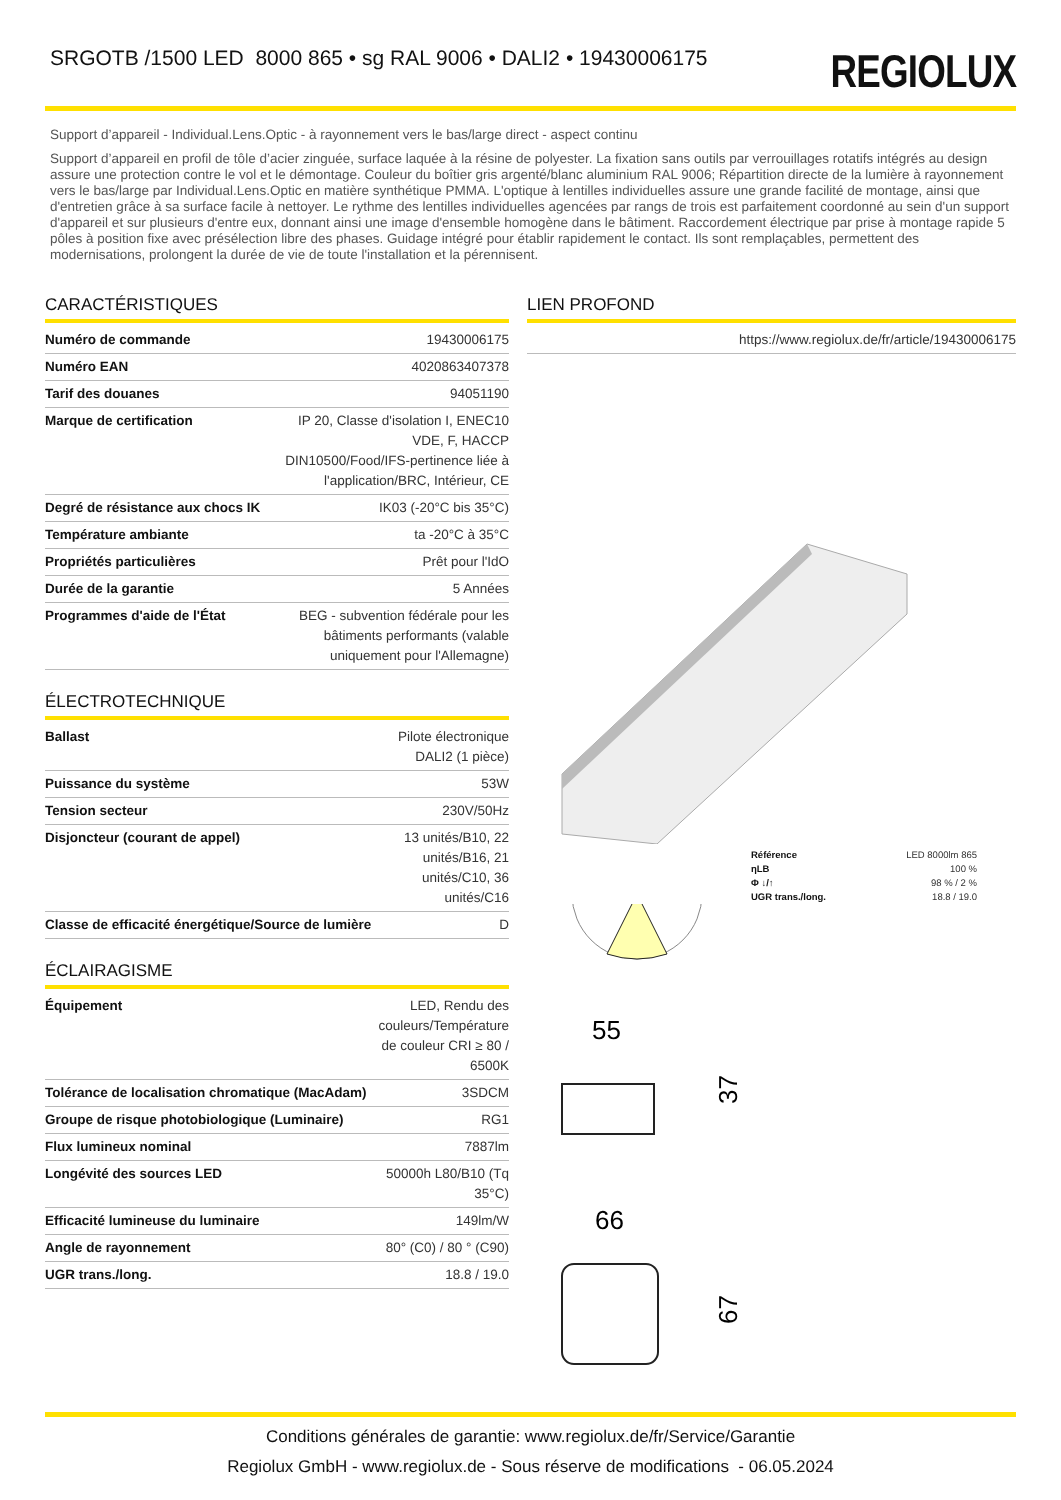SRGOTB /1500 LED 8000 865 • sg RAL 9006 • DALI2 • 19430006175
REGIOLUX
Support d’appareil - Individual.Lens.Optic - à rayonnement vers le bas/large direct - aspect continu
Support d’appareil en profil de tôle d’acier zinguée, surface laquée à la résine de polyester. La fixation sans outils par verrouillages rotatifs intégrés au design assure une protection contre le vol et le démontage. Couleur du boîtier gris argenté/blanc aluminium RAL 9006; Répartition directe de la lumière à rayonnement vers le bas/large par Individual.Lens.Optic en matière synthétique PMMA. L'optique à lentilles individuelles assure une grande facilité de montage, ainsi que d'entretien grâce à sa surface facile à nettoyer. Le rythme des lentilles individuelles agencées par rangs de trois est parfaitement coordonné au sein d'un support d'appareil et sur plusieurs d'entre eux, donnant ainsi une image d'ensemble homogène dans le bâtiment. Raccordement électrique par prise à montage rapide 5 pôles à position fixe avec présélection libre des phases. Guidage intégré pour établir rapidement le contact. Ils sont remplaçables, permettent des modernisations, prolongent la durée de vie de toute l'installation et la pérennisent.
CARACTÉRISTIQUES
| Numéro de commande | 19430006175 |
| Numéro EAN | 4020863407378 |
| Tarif des douanes | 94051190 |
| Marque de certification | IP 20, Classe d'isolation I, ENEC10 VDE, F, HACCP DIN10500/Food/IFS-pertinence liée à l'application/BRC, Intérieur, CE |
| Degré de résistance aux chocs IK | IK03 (-20°C bis 35°C) |
| Température ambiante | ta -20°C à 35°C |
| Propriétés particulières | Prêt pour l'IdO |
| Durée de la garantie | 5 Années |
| Programmes d'aide de l'État | BEG - subvention fédérale pour les bâtiments performants (valable uniquement pour l'Allemagne) |
ÉLECTROTECHNIQUE
| Ballast | Pilote électronique DALI2 (1 pièce) |
| Puissance du système | 53W |
| Tension secteur | 230V/50Hz |
| Disjoncteur (courant de appel) | 13 unités/B10, 22 unités/B16, 21 unités/C10, 36 unités/C16 |
| Classe de efficacité énergétique/Source de lumière | D |
ÉCLAIRAGISME
| Équipement | LED, Rendu des couleurs/Température de couleur CRI ≥ 80 / 6500K |
| Tolérance de localisation chromatique (MacAdam) | 3SDCM |
| Groupe de risque photobiologique (Luminaire) | RG1 |
| Flux lumineux nominal | 7887lm |
| Longévité des sources LED | 50000h L80/B10 (Tq 35°C) |
| Efficacité lumineuse du luminaire | 149lm/W |
| Angle de rayonnement | 80° (C0) / 80 ° (C90) |
| UGR trans./long. | 18.8 / 19.0 |
LIEN PROFOND
| | https://www.regiolux.de/fr/article/19430006175 |
| Référence | LED 8000lm 865 |
| ηLB | 100 % |
| Φ ↓/↑ | 98 % / 2 % |
| UGR trans./long. | 18.8 / 19.0 |
55
37
66
67
Conditions générales de garantie: www.regiolux.de/fr/Service/Garantie
Regiolux GmbH - www.regiolux.de - Sous réserve de modifications - 06.05.2024